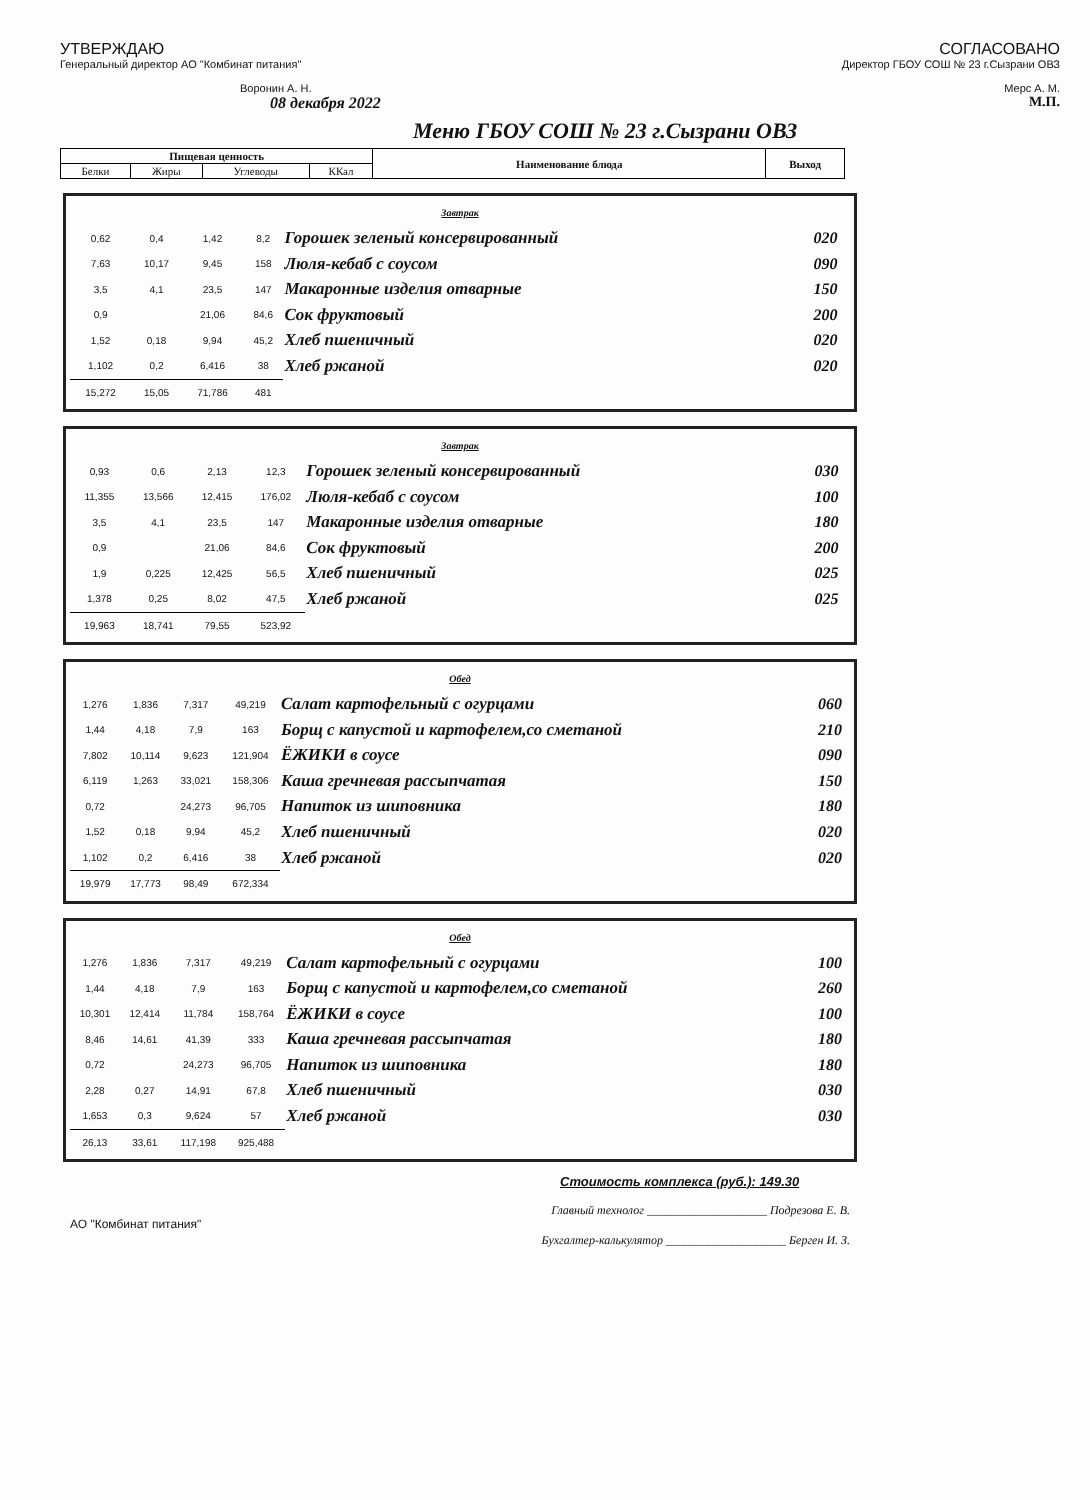УТВЕРЖДАЮ
Генеральный директор АО "Комбинат питания"
Воронин А. Н.
08 декабря 2022
СОГЛАСОВАНО
Директор ГБОУ СОШ № 23 г.Сызрани ОВЗ
Мерс А. М.
М.П.
Меню ГБОУ СОШ № 23 г.Сызрани ОВЗ
| Пищевая ценность | | | | Наименование блюда | Выход |
| --- | --- | --- | --- | --- | --- |
| Белки | Жиры | Углеводы | ККал | | |
| Завтрак | | | | | |
| 0,62 | 0,4 | 1,42 | 8,2 | Горошек зеленый консервированный | 020 |
| 7,63 | 10,17 | 9,45 | 158 | Люля-кебаб с соусом | 090 |
| 3,5 | 4,1 | 23,5 | 147 | Макаронные изделия отварные | 150 |
| 0,9 | | 21,06 | 84,6 | Сок фруктовый | 200 |
| 1,52 | 0,18 | 9,94 | 45,2 | Хлеб пшеничный | 020 |
| 1,102 | 0,2 | 6,416 | 38 | Хлеб ржаной | 020 |
| 15,272 | 15,05 | 71,786 | 481 | | |
| Завтрак | | | | | |
| 0,93 | 0,6 | 2,13 | 12,3 | Горошек зеленый консервированный | 030 |
| 11,355 | 13,566 | 12,415 | 176,02 | Люля-кебаб с соусом | 100 |
| 3,5 | 4,1 | 23,5 | 147 | Макаронные изделия отварные | 180 |
| 0,9 | | 21,06 | 84,6 | Сок фруктовый | 200 |
| 1,9 | 0,225 | 12,425 | 56,5 | Хлеб пшеничный | 025 |
| 1,378 | 0,25 | 8,02 | 47,5 | Хлеб ржаной | 025 |
| 19,963 | 18,741 | 79,55 | 523,92 | | |
| Обед | | | | | |
| 1,276 | 1,836 | 7,317 | 49,219 | Салат картофельный с огурцами | 060 |
| 1,44 | 4,18 | 7,9 | 163 | Борщ с капустой и картофелем,со сметаной | 210 |
| 7,802 | 10,114 | 9,623 | 121,904 | ЁЖИКИ в соусе | 090 |
| 6,119 | 1,263 | 33,021 | 158,306 | Каша гречневая рассыпчатая | 150 |
| 0,72 | | 24,273 | 96,705 | Напиток из шиповника | 180 |
| 1,52 | 0,18 | 9,94 | 45,2 | Хлеб пшеничный | 020 |
| 1,102 | 0,2 | 6,416 | 38 | Хлеб ржаной | 020 |
| 19,979 | 17,773 | 98,49 | 672,334 | | |
| Обед | | | | | |
| 1,276 | 1,836 | 7,317 | 49,219 | Салат картофельный с огурцами | 100 |
| 1,44 | 4,18 | 7,9 | 163 | Борщ с капустой и картофелем,со сметаной | 260 |
| 10,301 | 12,414 | 11,784 | 158,764 | ЁЖИКИ в соусе | 100 |
| 8,46 | 14,61 | 41,39 | 333 | Каша гречневая рассыпчатая | 180 |
| 0,72 | | 24,273 | 96,705 | Напиток из шиповника | 180 |
| 2,28 | 0,27 | 14,91 | 67,8 | Хлеб пшеничный | 030 |
| 1,653 | 0,3 | 9,624 | 57 | Хлеб ржаной | 030 |
| 26,13 | 33,61 | 117,198 | 925,488 | | |
Стоимость комплекса (руб.): 149.30
АО "Комбинат питания"
Главный технолог ____________________ Подрезова Е. В.
Бухгалтер-калькулятор ____________________ Берген И. З.